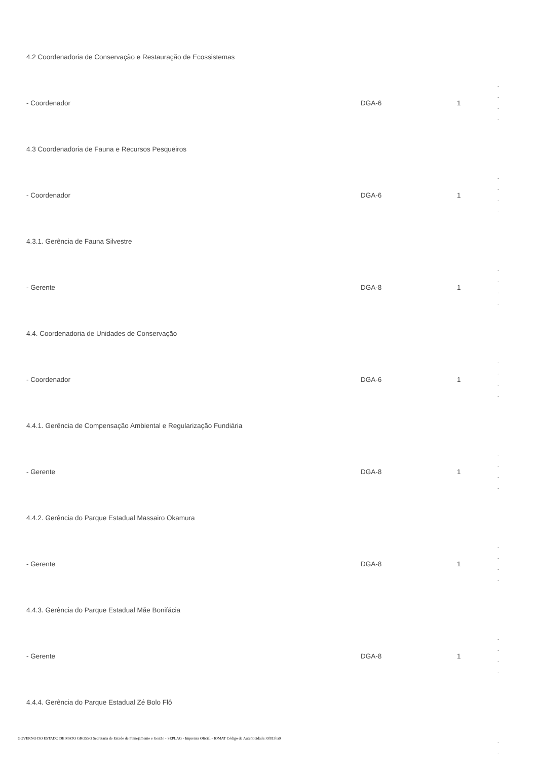| 4.2 Coordenadoria de Conservação e Restauração de Ecossistemas | | | |
| - Coordenador | DGA-6 | 1 | - - - - |
| 4.3 Coordenadoria de Fauna e Recursos Pesqueiros | | | |
| - Coordenador | DGA-6 | 1 | - - - - |
| 4.3.1. Gerência de Fauna Silvestre | | | |
| - Gerente | DGA-8 | 1 | - - - - |
| 4.4. Coordenadoria de Unidades de Conservação | | | |
| - Coordenador | DGA-6 | 1 | - - - - |
| 4.4.1. Gerência de Compensação Ambiental e Regularização Fundiária | | | |
| - Gerente | DGA-8 | 1 | - - - - |
| 4.4.2. Gerência do Parque Estadual Massairo Okamura | | | |
| - Gerente | DGA-8 | 1 | - - - - |
| 4.4.3. Gerência do Parque Estadual Mãe Bonifácia | | | |
| - Gerente | DGA-8 | 1 | - - - - |
| 4.4.4. Gerência do Parque Estadual Zé Bolo Flô | | | |
| | | | - - |
GOVERNO DO ESTADO DE MATO GROSSO Secretaria de Estado de Planejamento e Gestão - SEPLAG - Imprensa Oficial - IOMAT Código de Autenticidade: 0f813ba9